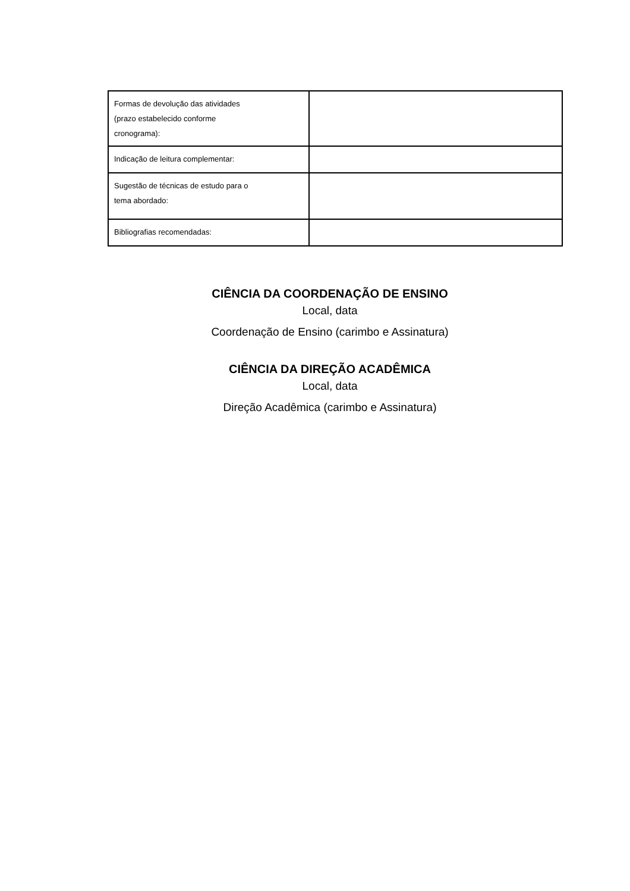| Formas de devolução das atividades (prazo estabelecido conforme cronograma): | |
| Indicação de leitura complementar: | |
| Sugestão de técnicas de estudo para o tema abordado: | |
| Bibliografias recomendadas: | |
CIÊNCIA DA COORDENAÇÃO DE ENSINO
Local, data
Coordenação de Ensino (carimbo e Assinatura)
CIÊNCIA DA DIREÇÃO ACADÊMICA
Local, data
Direção Acadêmica (carimbo e Assinatura)